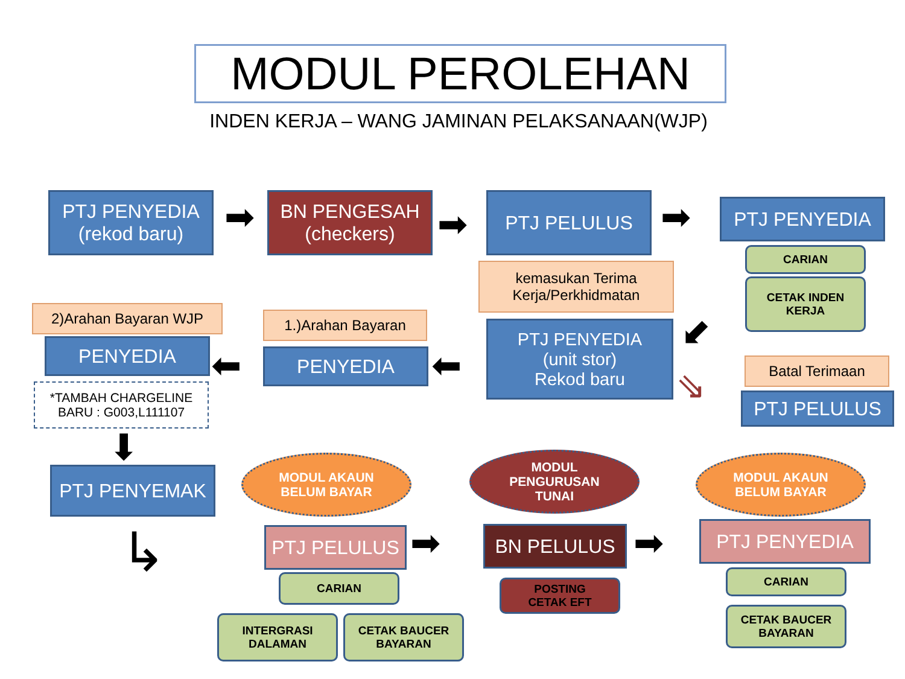MODUL PEROLEHAN
INDEN KERJA – WANG JAMINAN PELAKSANAAN(WJP)
PTJ PENYEDIA
(rekod baru)
➡
BN PENGESAH
(checkers)
➡
PTJ PELULUS ➡ PTJ PENYEDIA
CARIAN
CETAK INDEN
KERJA
kemasukan Terima
Kerja/Perkhidmatan
PTJ PENYEDIA
(unit stor)
Rekod baru
⬋
Batal Terimaan
⇘ PTJ PELULUS
2)Arahan Bayaran WJP 1.)Arahan Bayaran
PENYEDIA ⬅ PENYEDIA ⬅
*TAMBAH CHARGELINE
BARU : G003,L111107
⬇
PTJ PENYEMAK
↳
MODUL AKAUN
BELUM BAYAR
MODUL
PENGURUSAN
TUNAI
MODUL AKAUN
BELUM BAYAR
PTJ PELULUS ➡ BN PELULUS ➡ PTJ PENYEDIA
CARIAN
INTERGRASI
DALAMAN
CETAK BAUCER
BAYARAN
POSTING
CETAK EFT
CARIAN
CETAK BAUCER
BAYARAN